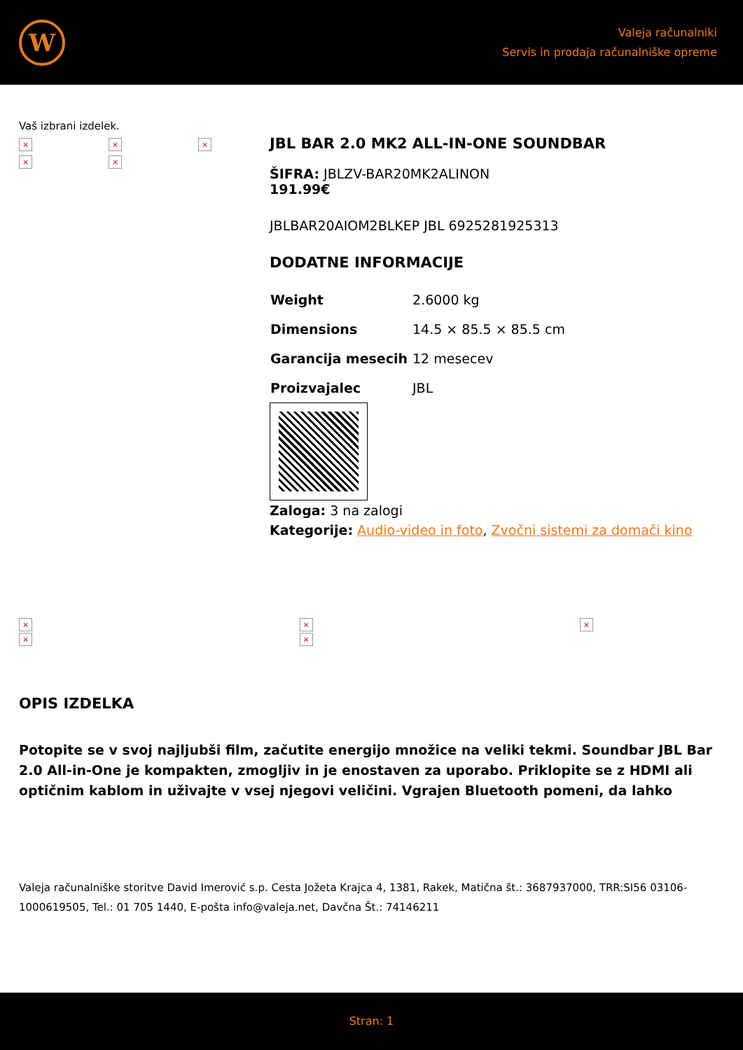W
Valeja računalniki
Servis in prodaja računalniške opreme
Vaš izbrani izdelek.
× × × × ×
JBL BAR 2.0 MK2 ALL-IN-ONE SOUNDBAR
ŠIFRA: JBLZV-BAR20MK2ALINON
191.99€
JBLBAR20AIOM2BLKEP JBL 6925281925313
DODATNE INFORMACIJE
| Weight | 2.6000 kg |
| Dimensions | 14.5 × 85.5 × 85.5 cm |
| Garancija mesecih | 12 mesecev |
| Proizvajalec | JBL |
Zaloga: 3 na zalogi
Kategorije: Audio-video in foto, Zvočni sistemi za domači kino
×
×
×
×
×
OPIS IZDELKA
Potopite se v svoj najljubši film, začutite energijo množice na veliki tekmi. Soundbar JBL Bar 2.0 All-in-One je kompakten, zmogljiv in je enostaven za uporabo. Priklopite se z HDMI ali optičnim kablom in uživajte v vsej njegovi veličini. Vgrajen Bluetooth pomeni, da lahko
Valeja računalniške storitve David Imerović s.p. Cesta Jožeta Krajca 4, 1381, Rakek, Matična št.: 3687937000, TRR:SI56 03106-1000619505, Tel.: 01 705 1440, E-pošta info@valeja.net, Davčna Št.: 74146211
Stran: 1